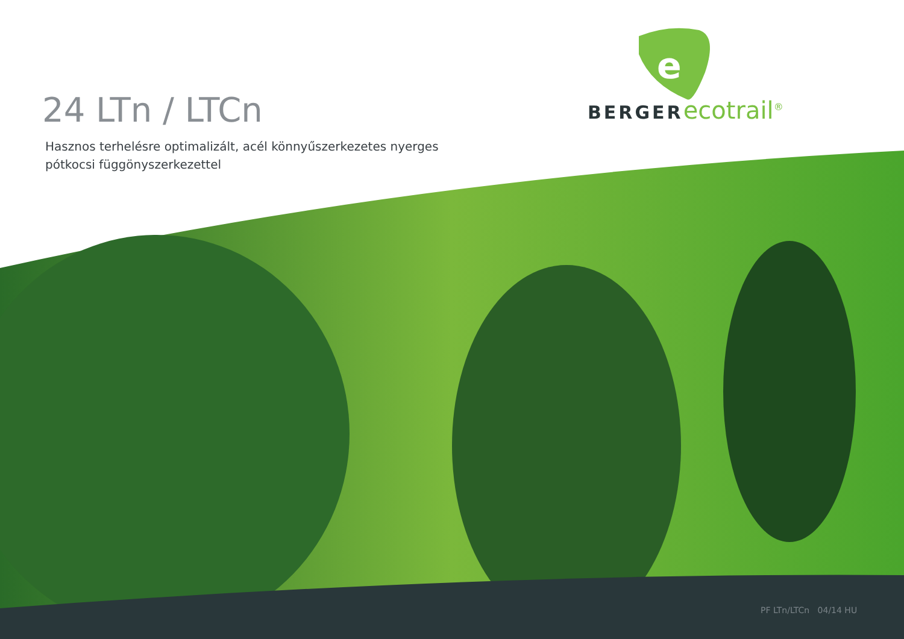e
24 LTn / LTCn
Hasznos terhelésre optimalizált, acél könnyűszerkezetes nyerges pótkocsi függönyszerkezettel
BERGER ecotrail<sup>®</sup>
PF LTn/LTCn 04/14 HU